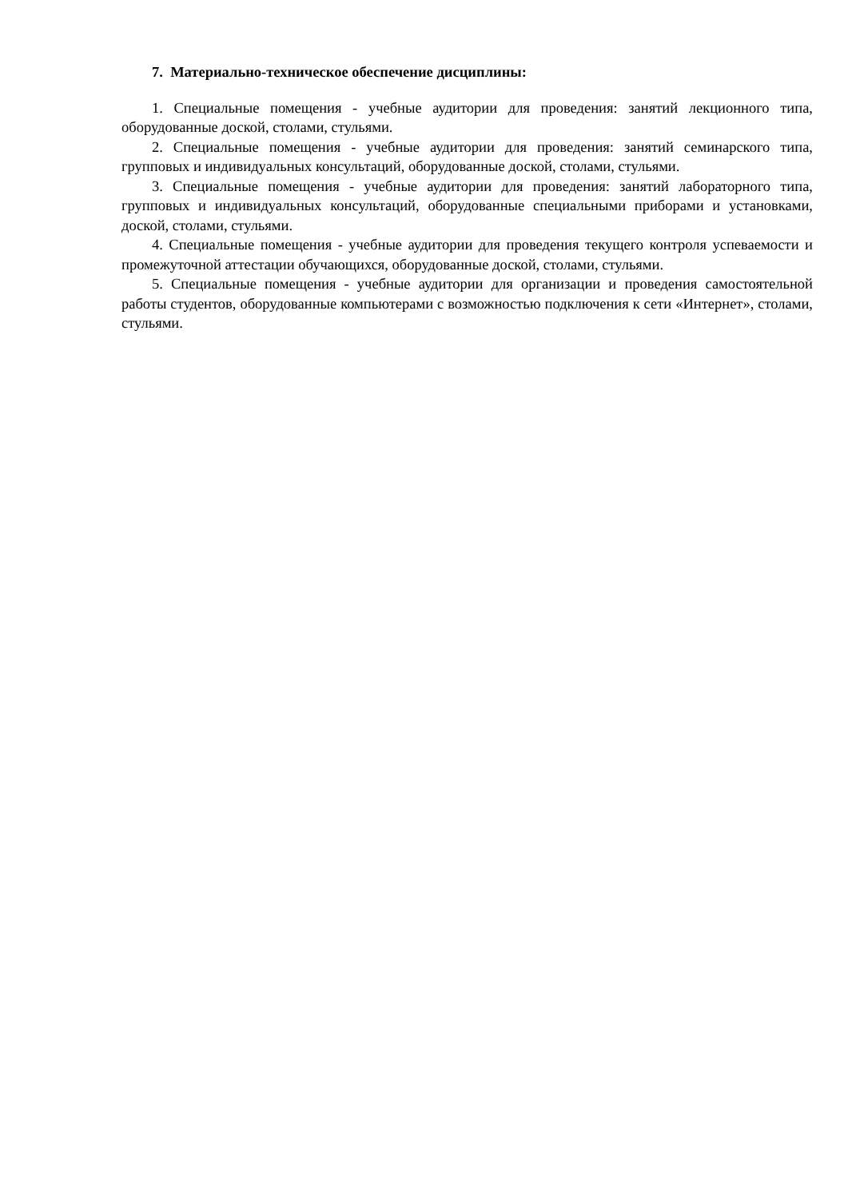7. Материально-техническое обеспечение дисциплины:
1. Специальные помещения - учебные аудитории для проведения: занятий лекционного типа, оборудованные доской, столами, стульями.
2. Специальные помещения - учебные аудитории для проведения: занятий семинарского типа, групповых и индивидуальных консультаций, оборудованные доской, столами, стульями.
3. Специальные помещения - учебные аудитории для проведения: занятий лабораторного типа, групповых и индивидуальных консультаций, оборудованные специальными приборами и установками, доской, столами, стульями.
4. Специальные помещения - учебные аудитории для проведения текущего контроля успеваемости и промежуточной аттестации обучающихся, оборудованные доской, столами, стульями.
5. Специальные помещения - учебные аудитории для организации и проведения самостоятельной работы студентов, оборудованные компьютерами с возможностью подключения к сети «Интернет», столами, стульями.